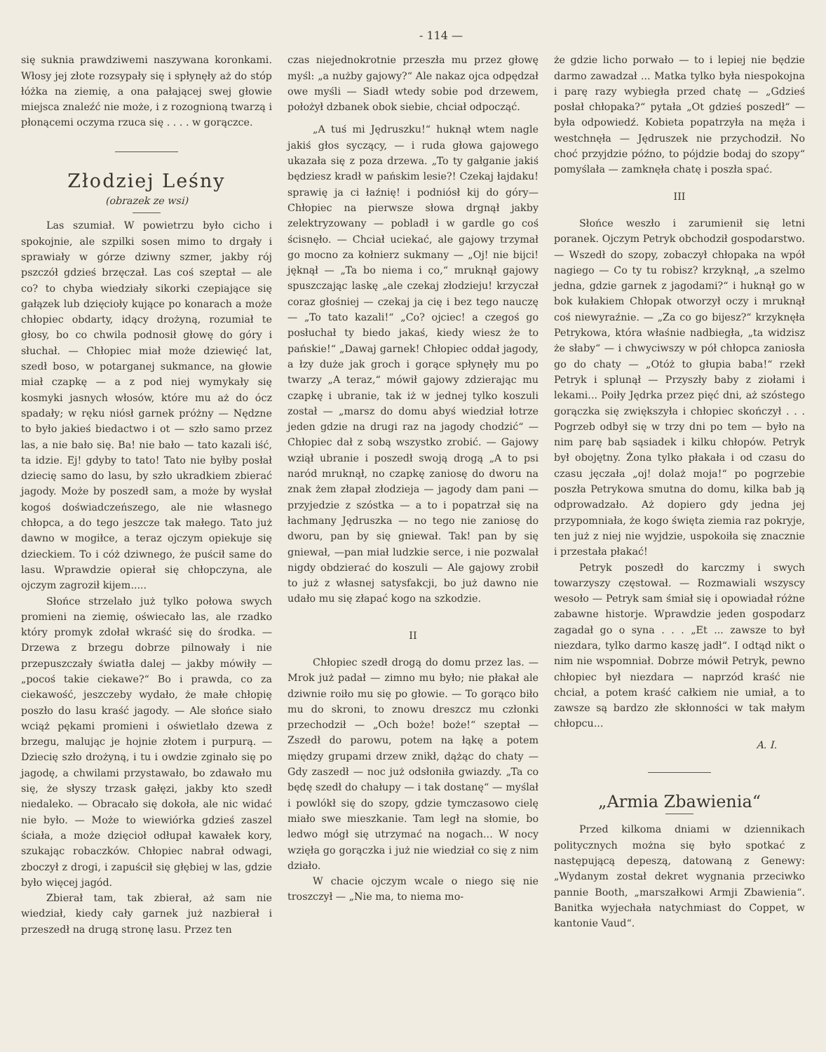- 114 —
się suknia prawdziwemi naszywana koronkami. Włosy jej złote rozsypały się i spłynęły aż do stóp łóżka na ziemię, a ona pałającej swej głowie miejsca znaleźć nie może, i z rozognioną twarzą i płonącemi oczyma rzuca się . . . . w gorączce.
Złodziej Leśny
(obrazek ze wsi)
Las szumiał. W powietrzu było cicho i spokojnie, ale szpilki sosen mimo to drgały i sprawiały w górze dziwny szmer, jakby rój pszczół gdzieś brzęczał. Las coś szeptał — ale co? to chyba wiedziały sikorki czepiające się gałązek lub dzięcioły kujące po konarach a może chłopiec obdarty, idący drożyną, rozumiał te głosy, bo co chwila podnosił głowę do góry i słuchał. — Chłopiec miał może dziewięć lat, szedł boso, w potarganej sukmance, na głowie miał czapkę — a z pod niej wymykały się kosmyki jasnych włosów, które mu aż do ócz spadały; w ręku niósł garnek próżny — Nędzne to było jakieś biedactwo i ot — szło samo przez las, a nie bało się. Ba! nie bało — tato kazali iść, ta idzie. Ej! gdyby to tato! Tato nie byłby posłał dziecię samo do lasu, by szło ukradkiem zbierać jagody. Może by poszedł sam, a może by wysłał kogoś doświadczeńszego, ale nie własnego chłopca, a do tego jeszcze tak małego. Tato już dawno w mogiłce, a teraz ojczym opiekuje się dzieckiem. To i cóż dziwnego, że puścił same do lasu. Wprawdzie opierał się chłopczyna, ale ojczym zagroził kijem.....
Słońce strzelało już tylko połowa swych promieni na ziemię, oświecało las, ale rzadko który promyk zdołał wkraść się do środka. — Drzewa z brzegu dobrze pilnowały i nie przepuszczały światła dalej — jakby mówiły — „pocoś takie ciekawe?“ Bo i prawda, co za ciekawość, jeszczeby wydało, że małe chłopię poszło do lasu kraść jagody. — Ale słońce siało wciąż pękami promieni i oświetlało dzewa z brzegu, malując je hojnie złotem i purpurą. — Dziecię szło drożyną, i tu i owdzie zginało się po jagodę, a chwilami przystawało, bo zdawało mu się, że słyszy trzask gałęzi, jakby kto szedł niedaleko. — Obracało się dokoła, ale nic widać nie było. — Może to wiewiórka gdzieś zaszel ściała, a może dzięcioł odłupał kawałek kory, szukając robaczków. Chłopiec nabrał odwagi, zboczył z drogi, i zapuścił się głębiej w las, gdzie było więcej jagód.
Zbierał tam, tak zbierał, aż sam nie wiedział, kiedy cały garnek już nazbierał i przeszedł na drugą stronę lasu. Przez ten
czas niejednokrotnie przeszła mu przez głowę myśl: „a nużby gajowy?“ Ale nakaz ojca odpędzał owe myśli — Siadł wtedy sobie pod drzewem, położył dzbanek obok siebie, chciał odpocząć.
„A tuś mi Jędruszku!“ huknął wtem nagle jakiś głos syczący, — i ruda głowa gajowego ukazała się z poza drzewa. „To ty gałganie jakiś będziesz kradł w pańskim lesie?! Czekaj łajdaku! sprawię ja ci łaźnię! i podniósł kij do góry—Chłopiec na pierwsze słowa drgnął jakby zelektryzowany — pobladł i w gardle go coś ścisnęło. — Chciał uciekać, ale gajowy trzymał go mocno za kołnierz sukmany — „Oj! nie bijci! jęknął — „Ta bo niema i co,“ mruknął gajowy spuszczając laskę „ale czekaj złodzieju! krzyczał coraz głośniej — czekaj ja cię i bez tego nauczę — „To tato kazali!“ „Co? ojciec! a czegoś go posłuchał ty biedo jakaś, kiedy wiesz że to pańskie!“ „Dawaj garnek! Chłopiec oddał jagody, a łzy duże jak groch i gorące spłynęły mu po twarzy „A teraz,“ mówił gajowy zdzierając mu czapkę i ubranie, tak iż w jednej tylko koszuli został — „marsz do domu abyś wiedział łotrze jeden gdzie na drugi raz na jagody chodzić“ — Chłopiec dał z sobą wszystko zrobić. — Gajowy wziął ubranie i poszedł swoją drogą „A to psi naród mruknął, no czapkę zaniosę do dworu na znak żem złapał złodzieja — jagody dam pani — przyjedzie z szóstka — a to i popatrzał się na łachmany Jędruszka — no tego nie zaniosę do dworu, pan by się gniewał. Tak! pan by się gniewał, —pan miał ludzkie serce, i nie pozwalał nigdy obdzierać do koszuli — Ale gajowy zrobił to już z własnej satysfakcji, bo już dawno nie udało mu się złapać kogo na szkodzie.
II
Chłopiec szedł drogą do domu przez las. — Mrok już padał — zimno mu było; nie płakał ale dziwnie roiło mu się po głowie. — To gorąco biło mu do skroni, to znowu dreszcz mu członki przechodził — „Och boże! boże!“ szeptał — Zszedł do parowu, potem na łąkę a potem między grupami drzew znikł, dążąc do chaty — Gdy zaszedł — noc już odsłoniła gwiazdy. „Ta co będę szedł do chałupy — i tak dostanę“ — myślał i powlókł się do szopy, gdzie tymczasowo cielę miało swe mieszkanie. Tam legł na słomie, bo ledwo mógł się utrzymać na nogach... W nocy wzięła go gorączka i już nie wiedział co się z nim działo.
W chacie ojczym wcale o niego się nie troszczył — „Nie ma, to niema mo-
że gdzie licho porwało — to i lepiej nie będzie darmo zawadzał ... Matka tylko była niespokojna i parę razy wybiegła przed chatę — „Gdzieś posłał chłopaka?“ pytała „Ot gdzieś poszedł“ — była odpowiedź. Kobieta popatrzyła na męża i westchnęła — Jędruszek nie przychodził. No choć przyjdzie późno, to pójdzie bodaj do szopy“ pomyślała — zamknęła chatę i poszła spać.
III
Słońce weszło i zarumienił się letni poranek. Ojczym Petryk obchodził gospodarstwo. — Wszedł do szopy, zobaczył chłopaka na wpół nagiego — Co ty tu robisz? krzyknął, „a szelmo jedna, gdzie garnek z jagodami?“ i huknął go w bok kułakiem Chłopak otworzył oczy i mruknął coś niewyraźnie. — „Za co go bijesz?“ krzyknęła Petrykowa, która właśnie nadbiegła, „ta widzisz że słaby“ — i chwyciwszy w pół chłopca zaniosła go do chaty — „Otóż to głupia baba!“ rzekł Petryk i splunął — Przyszły baby z ziołami i lekami... Poiły Jędrka przez pięć dni, aż szóstego gorączka się zwiększyła i chłopiec skończył . . . Pogrzeb odbył się w trzy dni po tem — było na nim parę bab sąsiadek i kilku chłopów. Petryk był obojętny. Żona tylko płakała i od czasu do czasu jęczała „oj! dolaż moja!“ po pogrzebie poszła Petrykowa smutna do domu, kilka bab ją odprowadzało. Aż dopiero gdy jedna jej przypomniała, że kogo święta ziemia raz pokryje, ten już z niej nie wyjdzie, uspokoiła się znacznie i przestała płakać!
Petryk poszedł do karczmy i swych towarzyszy częstował. — Rozmawiali wszyscy wesoło — Petryk sam śmiał się i opowiadał różne zabawne historje. Wprawdzie jeden gospodarz zagadał go o syna . . . „Et ... zawsze to był niezdara, tylko darmo kaszę jadł“. I odtąd nikt o nim nie wspomniał. Dobrze mówił Petryk, pewno chłopiec był niezdara — naprzód kraść nie chciał, a potem kraść całkiem nie umiał, a to zawsze są bardzo złe skłonności w tak małym chłopcu...
A. I.
„Armia Zbawienia“
Przed kilkoma dniami w dziennikach politycznych można się było spotkać z następującą depeszą, datowaną z Genewy: „Wydanym został dekret wygnania przeciwko pannie Booth, „marszałkowi Armji Zbawienia“. Banitka wyjechała natychmiast do Coppet, w kantonie Vaud“.